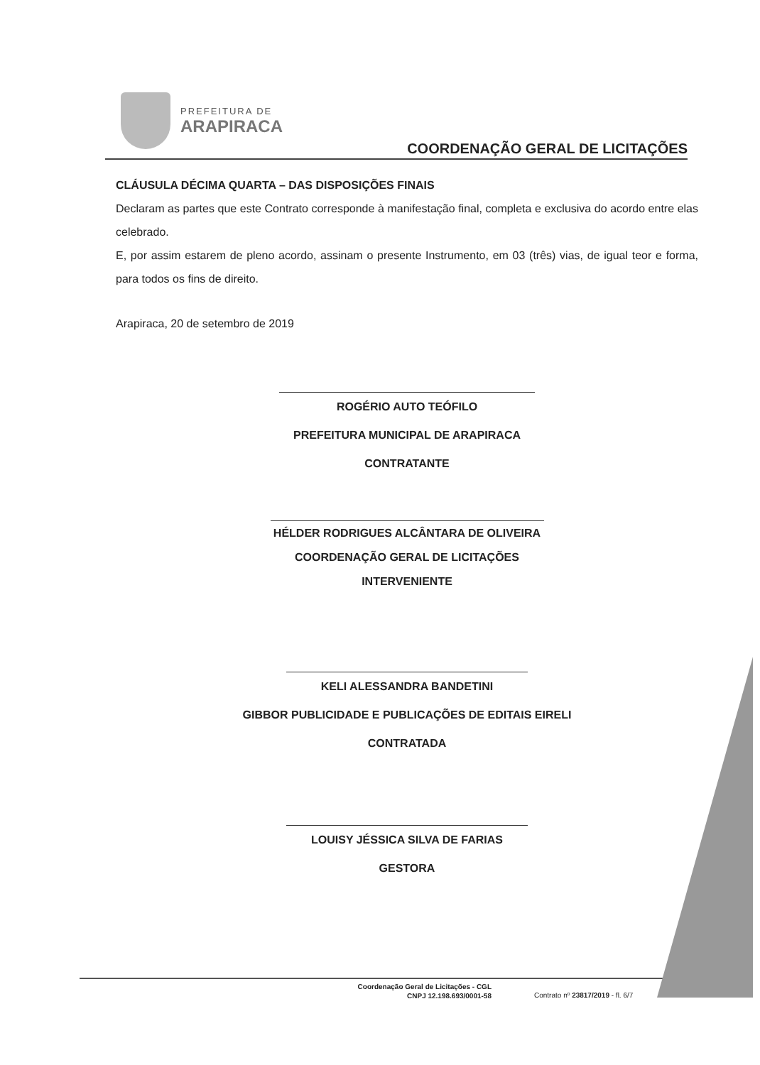PREFEITURA DE
ARAPIRACA
COORDENAÇÃO GERAL DE LICITAÇÕES
CLÁUSULA DÉCIMA QUARTA – DAS DISPOSIÇÕES FINAIS
Declaram as partes que este Contrato corresponde à manifestação final, completa e exclusiva do acordo entre elas celebrado.
E, por assim estarem de pleno acordo, assinam o presente Instrumento, em 03 (três) vias, de igual teor e forma, para todos os fins de direito.
Arapiraca, 20 de setembro de 2019
ROGÉRIO AUTO TEÓFILO
PREFEITURA MUNICIPAL DE ARAPIRACA
CONTRATANTE
HÉLDER RODRIGUES ALCÂNTARA DE OLIVEIRA
COORDENAÇÃO GERAL DE LICITAÇÕES
INTERVENIENTE
KELI ALESSANDRA BANDETINI
GIBBOR PUBLICIDADE E PUBLICAÇÕES DE EDITAIS EIRELI
CONTRATADA
LOUISY JÉSSICA SILVA DE FARIAS
GESTORA
Coordenação Geral de Licitações - CGL
CNPJ 12.198.693/0001-58
Contrato nº 23817/2019 - fl. 6/7